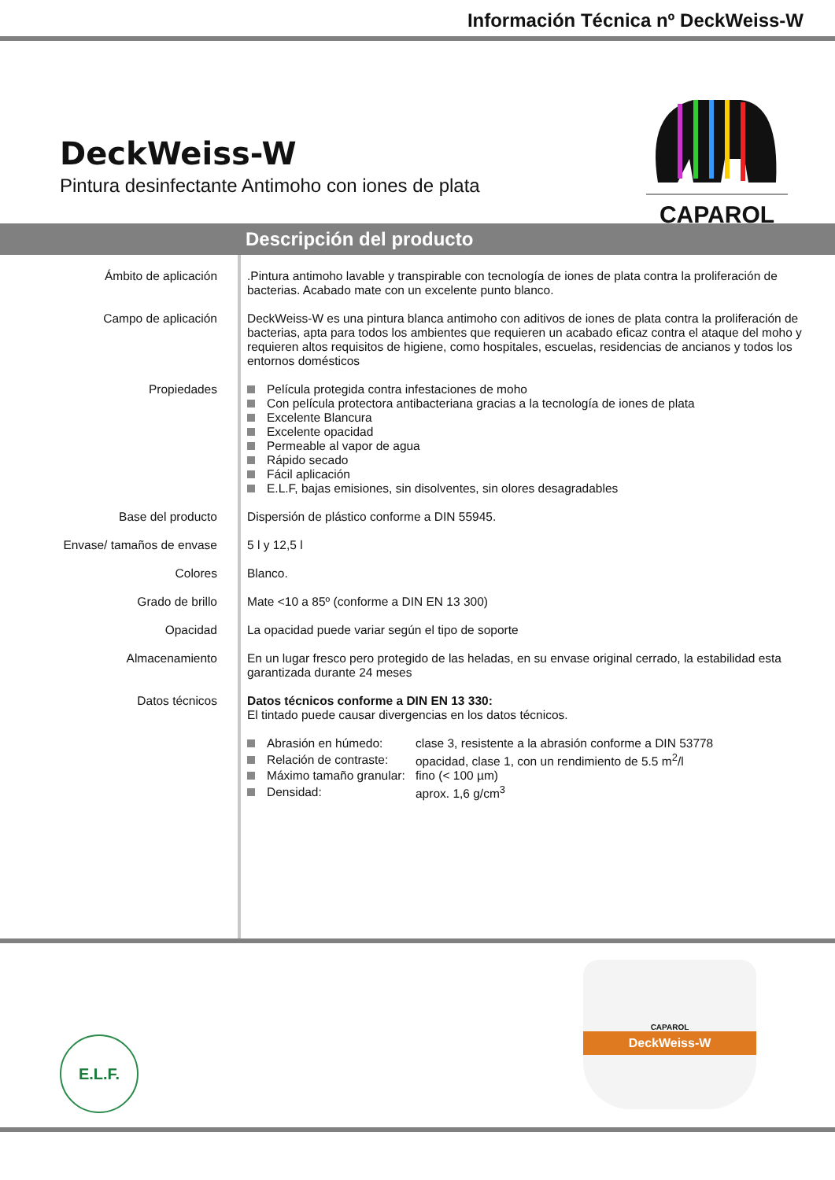Información Técnica nº DeckWeiss-W
DeckWeiss-W
Pintura desinfectante Antimoho con iones de plata
CAPAROL
Descripción del producto
Ámbito de aplicación .Pintura antimoho lavable y transpirable con tecnología de iones de plata contra la proliferación de bacterias. Acabado mate con un excelente punto blanco.
Campo de aplicación DeckWeiss-W es una pintura blanca antimoho con aditivos de iones de plata contra la proliferación de bacterias, apta para todos los ambientes que requieren un acabado eficaz contra el ataque del moho y requieren altos requisitos de higiene, como hospitales, escuelas, residencias de ancianos y todos los entornos domésticos
Propiedades Película protegida contra infestaciones de moho
Con película protectora antibacteriana gracias a la tecnología de iones de plata
Excelente Blancura
Excelente opacidad
Permeable al vapor de agua
Rápido secado
Fácil aplicación
E.L.F, bajas emisiones, sin disolventes, sin olores desagradables
Base del producto Dispersión de plástico conforme a DIN 55945.
Envase/ tamaños de envase 5 l y 12,5 l
Colores Blanco.
Grado de brillo Mate <10 a 85º (conforme a DIN EN 13 300)
Opacidad La opacidad puede variar según el tipo de soporte
Almacenamiento En un lugar fresco pero protegido de las heladas, en su envase original cerrado, la estabilidad esta garantizada durante 24 meses
Datos técnicos Datos técnicos conforme a DIN EN 13 330:
El tintado puede causar divergencias en los datos técnicos.
| Abrasión en húmedo: | clase 3, resistente a la abrasión conforme a DIN 53778 |
| Relación de contraste: | opacidad, clase 1, con un rendimiento de 5.5 m<sup>2</sup>/l |
| Máximo tamaño granular: | fino (< 100 µm) |
| Densidad: | aprox. 1,6 g/cm<sup>3</sup> |
E.L.F.
CAPAROL
DeckWeiss-W